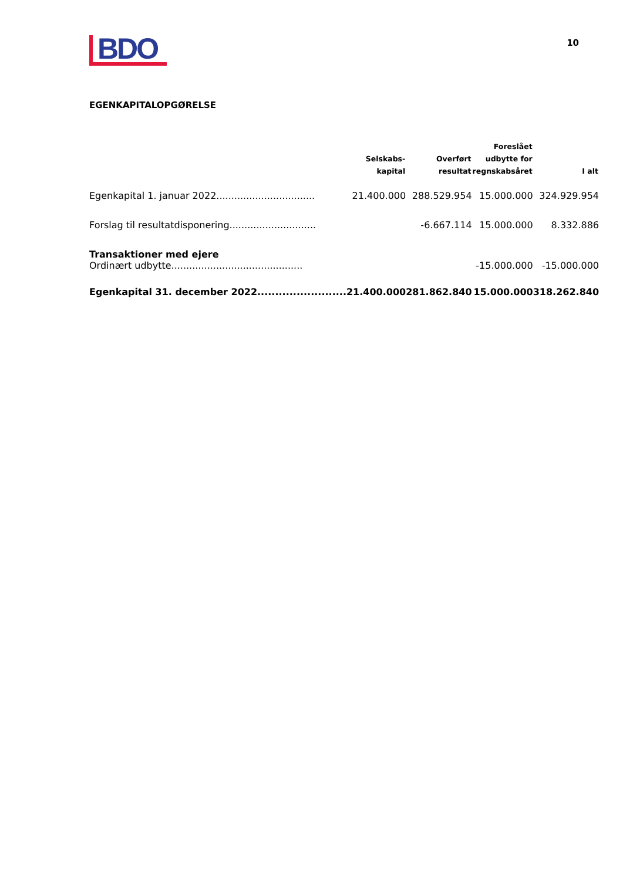BDO
10
EGENKAPITALOPGØRELSE
| | Selskabs- kapital | Overført resultat | Foreslået udbytte for regnskabsåret | I alt |
| --- | --- | --- | --- | --- |
| Egenkapital 1. januar 2022................................. | 21.400.000 | 288.529.954 | 15.000.000 | 324.929.954 |
| Forslag til resultatdisponering............................. | | -6.667.114 | 15.000.000 | 8.332.886 |
| Transaktioner med ejere | | | | |
| Ordinært udbytte............................................ | | | -15.000.000 | -15.000.000 |
| Egenkapital 31. december 2022......................... | 21.400.000 | 281.862.840 | 15.000.000 | 318.262.840 |